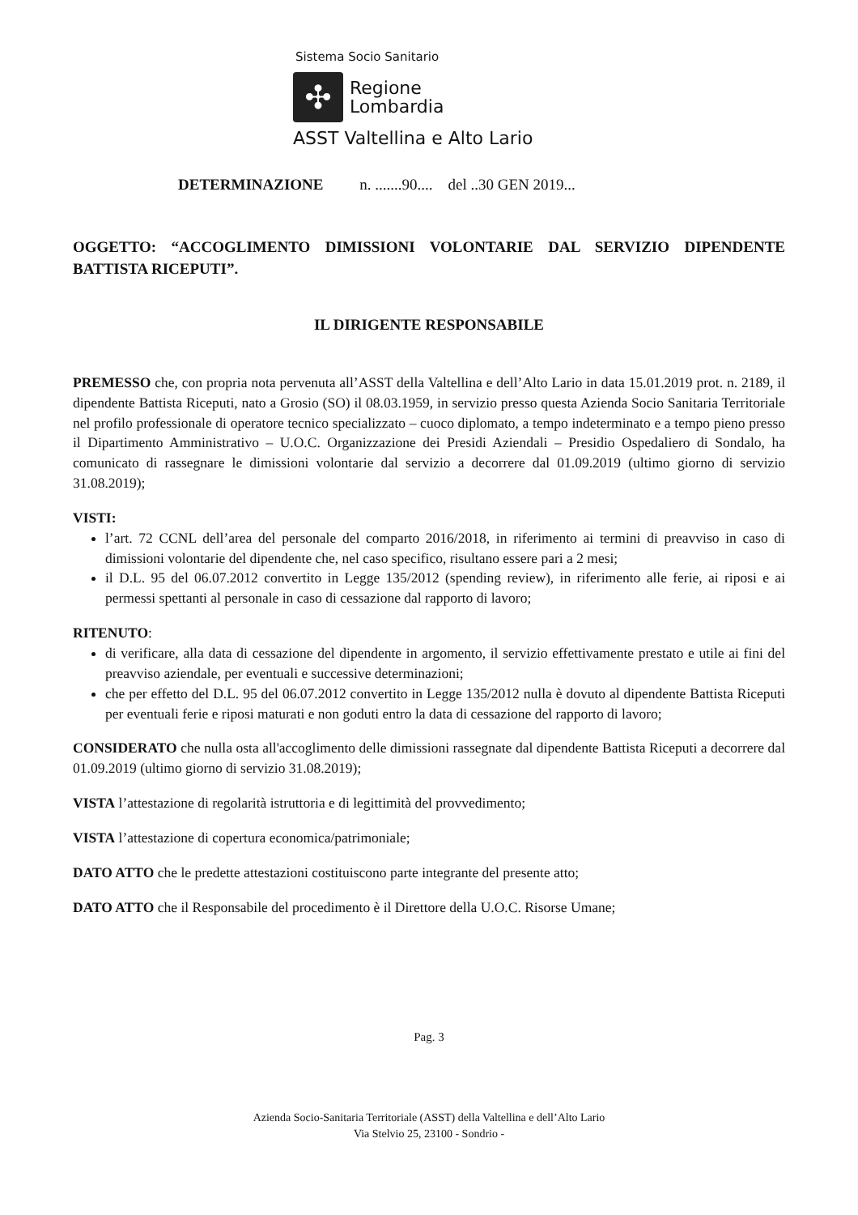Sistema Socio Sanitario
✣
Regione
Lombardia
ASST Valtellina e Alto Lario
DETERMINAZIONE n. .......90.... del ..30 GEN 2019...
OGGETTO: “ACCOGLIMENTO DIMISSIONI VOLONTARIE DAL SERVIZIO DIPENDENTE BATTISTA RICEPUTI”.
IL DIRIGENTE RESPONSABILE
PREMESSO che, con propria nota pervenuta all’ASST della Valtellina e dell’Alto Lario in data 15.01.2019 prot. n. 2189, il dipendente Battista Riceputi, nato a Grosio (SO) il 08.03.1959, in servizio presso questa Azienda Socio Sanitaria Territoriale nel profilo professionale di operatore tecnico specializzato – cuoco diplomato, a tempo indeterminato e a tempo pieno presso il Dipartimento Amministrativo – U.O.C. Organizzazione dei Presidi Aziendali – Presidio Ospedaliero di Sondalo, ha comunicato di rassegnare le dimissioni volontarie dal servizio a decorrere dal 01.09.2019 (ultimo giorno di servizio 31.08.2019);
VISTI:
l’art. 72 CCNL dell’area del personale del comparto 2016/2018, in riferimento ai termini di preavviso in caso di dimissioni volontarie del dipendente che, nel caso specifico, risultano essere pari a 2 mesi;
il D.L. 95 del 06.07.2012 convertito in Legge 135/2012 (spending review), in riferimento alle ferie, ai riposi e ai permessi spettanti al personale in caso di cessazione dal rapporto di lavoro;
RITENUTO:
di verificare, alla data di cessazione del dipendente in argomento, il servizio effettivamente prestato e utile ai fini del preavviso aziendale, per eventuali e successive determinazioni;
che per effetto del D.L. 95 del 06.07.2012 convertito in Legge 135/2012 nulla è dovuto al dipendente Battista Riceputi per eventuali ferie e riposi maturati e non goduti entro la data di cessazione del rapporto di lavoro;
CONSIDERATO che nulla osta all'accoglimento delle dimissioni rassegnate dal dipendente Battista Riceputi a decorrere dal 01.09.2019 (ultimo giorno di servizio 31.08.2019);
VISTA l’attestazione di regolarità istruttoria e di legittimità del provvedimento;
VISTA l’attestazione di copertura economica/patrimoniale;
DATO ATTO che le predette attestazioni costituiscono parte integrante del presente atto;
DATO ATTO che il Responsabile del procedimento è il Direttore della U.O.C. Risorse Umane;
Pag. 3
Azienda Socio-Sanitaria Territoriale (ASST) della Valtellina e dell’Alto Lario
Via Stelvio 25, 23100 - Sondrio -